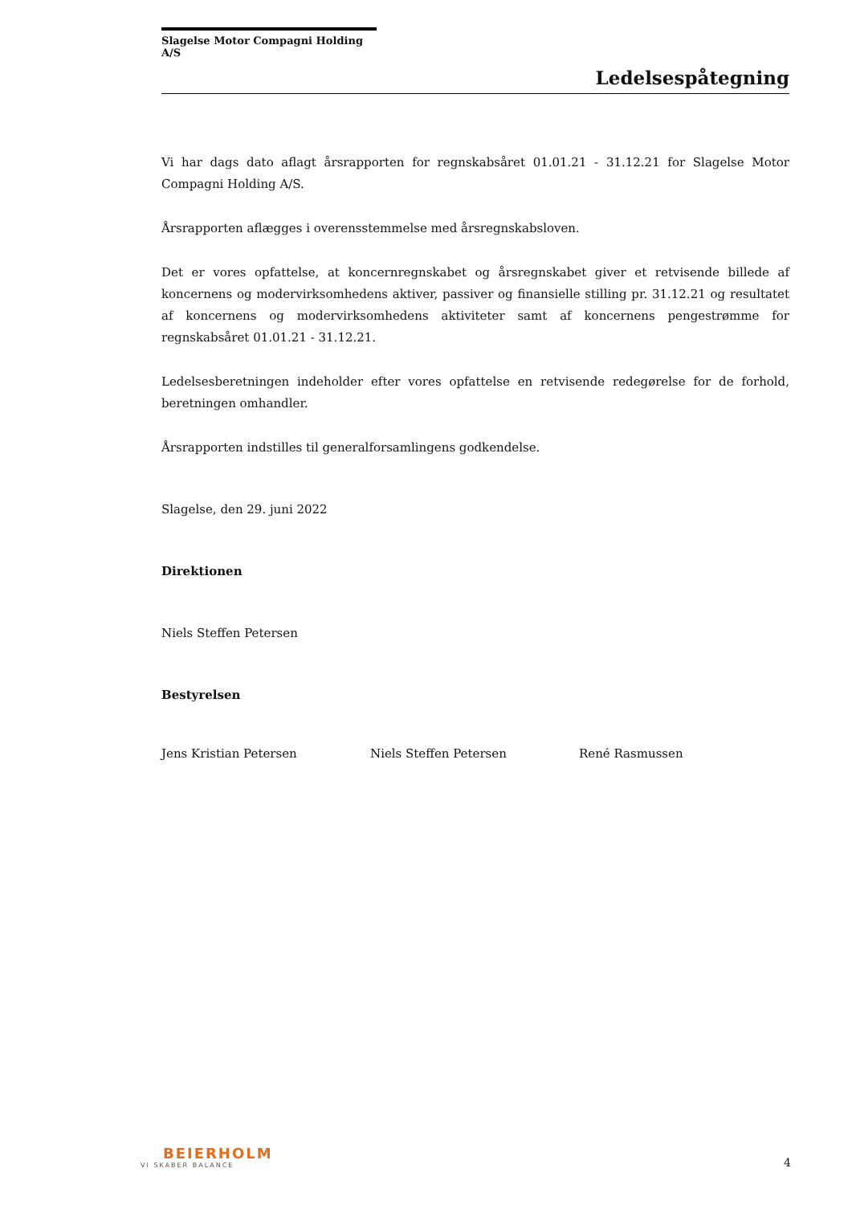Slagelse Motor Compagni Holding A/S
Ledelsespåtegning
Vi har dags dato aflagt årsrapporten for regnskabsåret 01.01.21 - 31.12.21 for Slagelse Motor Compagni Holding A/S.
Årsrapporten aflægges i overensstemmelse med årsregnskabsloven.
Det er vores opfattelse, at koncernregnskabet og årsregnskabet giver et retvisende billede af koncernens og modervirksomhedens aktiver, passiver og finansielle stilling pr. 31.12.21 og resultatet af koncernens og modervirksomhedens aktiviteter samt af koncernens pengestrømme for regnskabsåret 01.01.21 - 31.12.21.
Ledelsesberetningen indeholder efter vores opfattelse en retvisende redegørelse for de forhold, beretningen omhandler.
Årsrapporten indstilles til generalforsamlingens godkendelse.
Slagelse, den 29. juni 2022
Direktionen
Niels Steffen Petersen
Bestyrelsen
Jens Kristian Petersen Niels Steffen Petersen René Rasmussen
BEIERHOLM
VI SKABER BALANCE
4